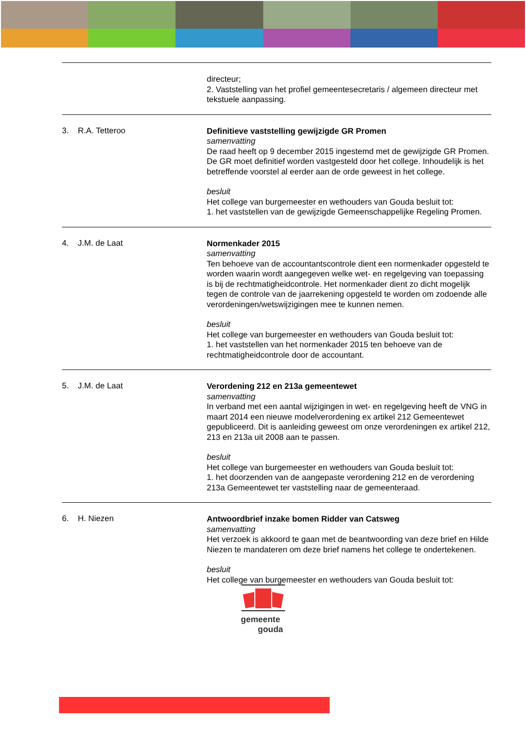directeur;
2. Vaststelling van het profiel gemeentesecretaris / algemeen directeur met tekstuele aanpassing.
3. R.A. Tetteroo
Definitieve vaststelling gewijzigde GR Promen
samenvatting
De raad heeft op 9 december 2015 ingestemd met de gewijzigde GR Promen. De GR moet definitief worden vastgesteld door het college. Inhoudelijk is het betreffende voorstel al eerder aan de orde geweest in het college.
besluit
Het college van burgemeester en wethouders van Gouda besluit tot:
1. het vaststellen van de gewijzigde Gemeenschappelijke Regeling Promen.
4. J.M. de Laat
Normenkader 2015
samenvatting
Ten behoeve van de accountantscontrole dient een normenkader opgesteld te worden waarin wordt aangegeven welke wet- en regelgeving van toepassing is bij de rechtmatigheidcontrole. Het normenkader dient zo dicht mogelijk tegen de controle van de jaarrekening opgesteld te worden om zodoende alle verordeningen/wetswijzigingen mee te kunnen nemen.
besluit
Het college van burgemeester en wethouders van Gouda besluit tot:
1. het vaststellen van het normenkader 2015 ten behoeve van de rechtmatigheidcontrole door de accountant.
5. J.M. de Laat
Verordening 212 en 213a gemeentewet
samenvatting
In verband met een aantal wijzigingen in wet- en regelgeving heeft de VNG in maart 2014 een nieuwe modelverordening ex artikel 212 Gemeentewet gepubliceerd. Dit is aanleiding geweest om onze verordeningen ex artikel 212, 213 en 213a uit 2008 aan te passen.
besluit
Het college van burgemeester en wethouders van Gouda besluit tot:
1. het doorzenden van de aangepaste verordening 212 en de verordening 213a Gemeentewet ter vaststelling naar de gemeenteraad.
6. H. Niezen
Antwoordbrief inzake bomen Ridder van Catsweg
samenvatting
Het verzoek is akkoord te gaan met de beantwoording van deze brief en Hilde Niezen te mandateren om deze brief namens het college te ondertekenen.
besluit
Het college van burgemeester en wethouders van Gouda besluit tot:
gemeente
gouda